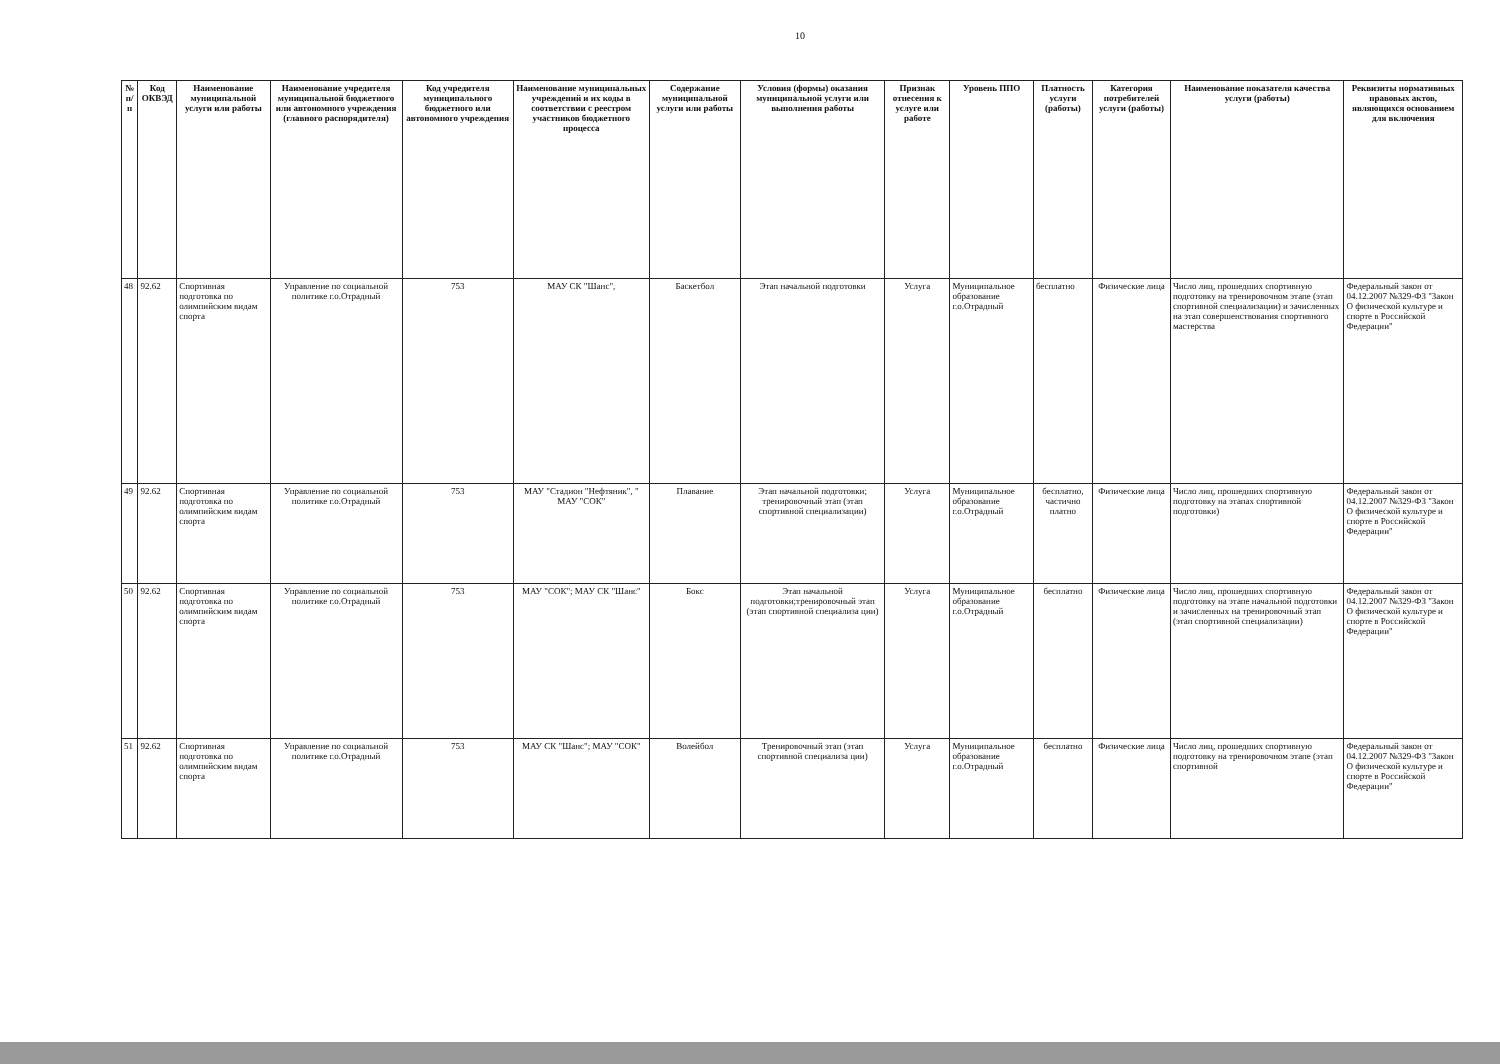10
| № п/п | Код ОКВЭД | Наименование муниципальной услуги или работы | Наименование учредителя муниципальной бюджетного или автономного учреждения (главного распорядителя) | Код учредителя муниципального бюджетного или автономного учреждения | Наименование муниципальных учреждений и их коды в соответствии с реестром участников бюджетного процесса | Содержание муниципальной услуги или работы | Условия (формы) оказания муниципальной услуги или выполнения работы | Признак отнесения к услуге или работе | Уровень ППО | Платность услуги (работы) | Категория потребителей услуги (работы) | Наименование показателя качества услуги (работы) | Реквизиты нормативных правовых актов, являющихся основанием для включения |
| --- | --- | --- | --- | --- | --- | --- | --- | --- | --- | --- | --- | --- | --- |
| 48 | 92.62 | Спортивная подготовка по олимпийским видам спорта | Управление по социальной политике г.о.Отрадный | 753 | МАУ СК "Шанс", | Баскетбол | Этап начальной подготовки | Услуга | Муниципальное образование г.о.Отрадный | бесплатно | Физические лица | Число лиц, прошедших спортивную подготовку на тренировочном этапе (этап спортивной специализации) и зачисленных на этап совершенствования спортивного мастерства | Федеральный закон от 04.12.2007 №329-ФЗ "Закон О физической культуре и спорте в Российской Федерации" |
| 49 | 92.62 | Спортивная подготовка по олимпийским видам спорта | Управление по социальной политике г.о.Отрадный | 753 | МАУ "Стадион "Нефтяник", " МАУ "СОК" | Плавание | Этап начальной подготовки; тренировочный этап (этап спортивной специализации) | Услуга | Муниципальное образование г.о.Отрадный | бесплатно, частично платно | Физические лица | Число лиц, прошедших спортивную подготовку на этапах спортивной подготовки) | Федеральный закон от 04.12.2007 №329-ФЗ "Закон О физической культуре и спорте в Российской Федерации" |
| 50 | 92.62 | Спортивная подготовка по олимпийским видам спорта | Управление по социальной политике г.о.Отрадный | 753 | МАУ "СОК"; МАУ СК "Шанс" | Бокс | Этап начальной подготовки;тренировочный этап (этап спортивной специализа ции) | Услуга | Муниципальное образование г.о.Отрадный | бесплатно | Физические лица | Число лиц, прошедших спортивную подготовку на этапе начальной подготовки и зачисленных на тренировочный этап (этап спортивной специализации) | Федеральный закон от 04.12.2007 №329-ФЗ "Закон О физической культуре и спорте в Российской Федерации" |
| 51 | 92.62 | Спортивная подготовка по олимпийским видам спорта | Управление по социальной политике г.о.Отрадный | 753 | МАУ СК "Шанс"; МАУ "СОК" | Волейбол | Тренировочный этап (этап спортивной специализа ции) | Услуга | Муниципальное образование г.о.Отрадный | бесплатно | Физические лица | Число лиц, прошедших спортивную подготовку на тренировочном этапе (этап спортивной | Федеральный закон от 04.12.2007 №329-ФЗ "Закон О физической культуре и спорте в Российской Федерации" |